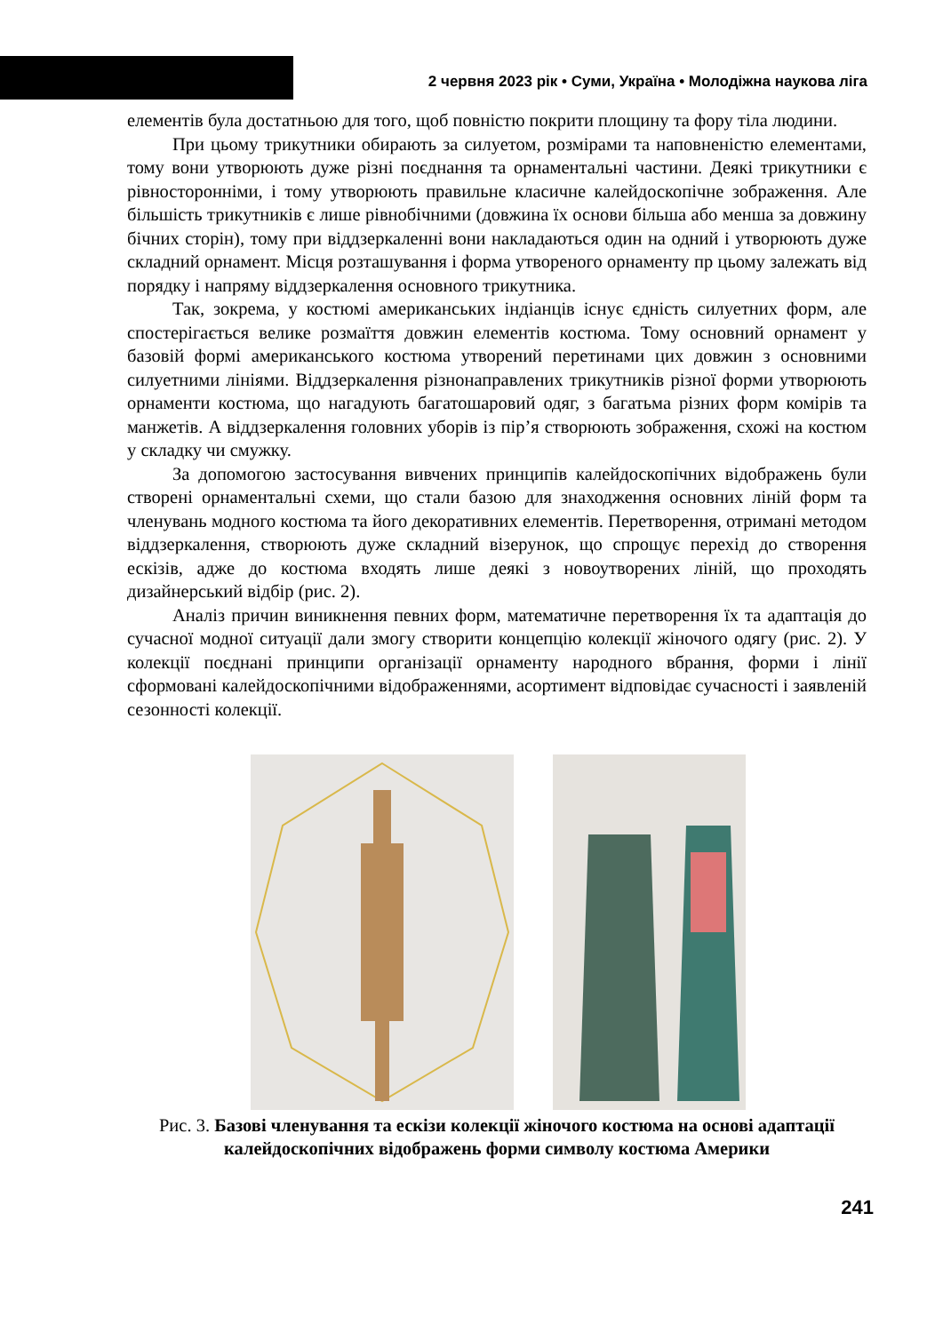2 червня 2023 рік • Суми, Україна • Молодіжна наукова ліга
елементів була достатньою для того, щоб повністю покрити площину та фору тіла людини.
При цьому трикутники обирають за силуетом, розмірами та наповненістю елементами, тому вони утворюють дуже різні поєднання та орнаментальні частини. Деякі трикутники є рівносторонніми, і тому утворюють правильне класичне калейдоскопічне зображення. Але більшість трикутників є лише рівнобічними (довжина їх основи більша або менша за довжину бічних сторін), тому при віддзеркаленні вони накладаються один на одний і утворюють дуже складний орнамент. Місця розташування і форма утвореного орнаменту пр цьому залежать від порядку і напряму віддзеркалення основного трикутника.
Так, зокрема, у костюмі американських індіанців існує єдність силуетних форм, але спостерігається велике розмаїття довжин елементів костюма. Тому основний орнамент у базовій формі американського костюма утворений перетинами цих довжин з основними силуетними лініями. Віддзеркалення різнонаправлених трикутників різної форми утворюють орнаменти костюма, що нагадують багатошаровий одяг, з багатьма різних форм комірів та манжетів. А віддзеркалення головних уборів із пір’я створюють зображення, схожі на костюм у складку чи смужку.
За допомогою застосування вивчених принципів калейдоскопічних відображень були створені орнаментальні схеми, що стали базою для знаходження основних ліній форм та членувань модного костюма та його декоративних елементів. Перетворення, отримані методом віддзеркалення, створюють дуже складний візерунок, що спрощує перехід до створення ескізів, адже до костюма входять лише деякі з новоутворених ліній, що проходять дизайнерський відбір (рис. 2).
Аналіз причин виникнення певних форм, математичне перетворення їх та адаптація до сучасної модної ситуації дали змогу створити концепцію колекції жіночого одягу (рис. 2). У колекції поєднані принципи організації орнаменту народного вбрання, форми і лінії сформовані калейдоскопічними відображеннями, асортимент відповідає сучасності і заявленій сезонності колекції.
Рис. 3. Базові членування та ескізи колекції жіночого костюма на основі адаптації калейдоскопічних відображень форми символу костюма Америки
241